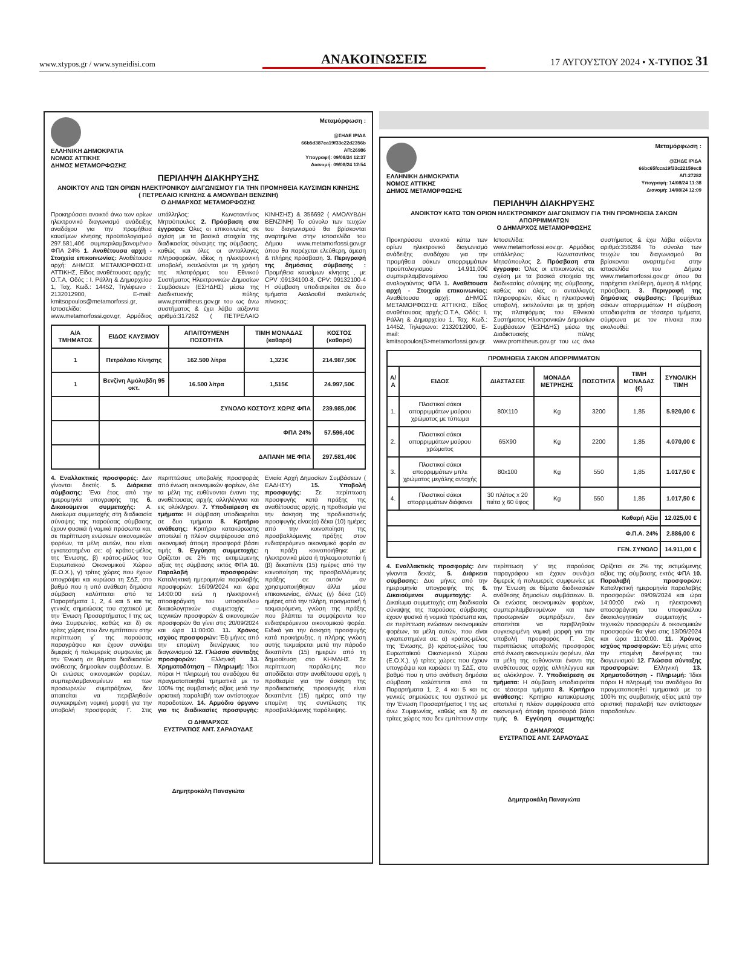www.xtypos.gr / www.syneidisi.com
ΑΝΑΚΟΙΝΩΣΕΙΣ
17 ΑΥΓΟΥΣΤΟΥ 2024 • Χ-ΤΥΠΟΣ 31
ΕΛΛΗΝΙΚΗ ΔΗΜΟΚΡΑΤΙΑ
ΝΟΜΟΣ ΑΤΤΙΚΗΣ
ΔΗΜΟΣ ΜΕΤΑΜΟΡΦΩΣΗΣ
Μεταμόρφωση :
@ΣΗΔΕ ΙΡΙΔΑ
66b5d387ca19f33c22d2356b
ΑΠ:26986
Υπογραφή: 09/08/24 12:37
Διανομή: 09/08/24 12:54
ΠΕΡΙΛΗΨΗ ΔΙΑΚΗΡΥΞΗΣ
ΑΝΟΙΚΤΟΥ ΑΝΩ ΤΩΝ ΟΡΙΩΝ ΗΛΕΚΤΡΟΝΙΚΟΥ ΔΙΑΓΩΝΙΣΜΟΥ ΓΙΑ ΤΗΝ ΠΡΟΜΗΘΕΙΑ ΚΑΥΣΙΜΩΝ ΚΙΝΗΣΗΣ
( ΠΕΤΡΕΛΑΙΟ ΚΙΝΗΣΗΣ & ΑΜΟΛΥΒΔΗ ΒΕΝΖΙΝΗ)
Ο ΔΗΜΑΡΧΟΣ ΜΕΤΑΜΟΡΦΩΣΗΣ
Προκηρύσσει ανοικτό άνω των ορίων ηλεκτρονικό διαγωνισμό ανάδειξης αναδόχου για την προμήθεια καυσίμων κίνησης προϋπολογισμού 297.581,40€ συμπεριλαμβανομένου ΦΠΑ 24% 1. Αναθέτουσα αρχή - Στοιχεία επικοινωνίας: Αναθέτουσα αρχή: ΔΗΜΟΣ ΜΕΤΑΜΟΡΦΩΣΗΣ ΑΤΤΙΚΗΣ, Είδος αναθέτουσας αρχής: Ο.Τ.Α, Οδός : Ι. Ράλλη & Δημαρχείου 1, Ταχ. Κωδ.: 14452, Τηλέφωνο : 2132012900, E-mail: kmitsopoulos@metamorfossi.gr, Ιστοσελίδα: www.metamorfossi.gov.gr, Αρμόδιος υπάλληλος: Κωνσταντίνος Μητσόπουλος 2. Πρόσβαση στα έγγραφα: Όλες οι επικοινωνίες σε σχέση με τα βασικά στοιχεία της διαδικασίας σύναψης της σύμβασης, καθώς και όλες οι ανταλλαγές πληροφοριών, ιδίως η ηλεκτρονική υποβολή, εκτελούνται με τη χρήση της πλατφόρμας του Εθνικού Συστήματος Ηλεκτρονικών Δημοσίων Συμβάσεων (ΕΣΗΔΗΣ) μέσω της Διαδικτυακής πύλης www.promitheus.gov.gr του ως άνω συστήματος & έχει λάβει αύξοντα αριθμό:317262 ( ΠΕΤΡΕΛΑΙΟ ΚΙΝΗΣΗΣ) & 356692 ( ΑΜΟΛΥΒΔΗ ΒΕΝΖΙΝΗ) Το σύνολο των τευχών του διαγωνισμού θα βρίσκονται αναρτημένα στην ιστοσελίδα του Δήμου www.metamorfossi.gov.gr όπου θα παρέχεται ελεύθερη, άμεση & πλήρης πρόσβαση. 3. Περιγραφή της δημόσιας σύμβασης : Προμήθεια καυσίμων κίνησης , με CPV :09134100-8, CPV: 09132100-4 Η σύμβαση υποδιαιρείται σε δυο τμήματα Ακολουθεί αναλυτικός πίνακας:
| Α/Α ΤΜΗΜΑΤΟΣ | ΕΙΔΟΣ ΚΑΥΣΙΜΟΥ | ΑΠΑΙΤΟΥΜΕΝΗ ΠΟΣΟΤΗΤΑ | ΤΙΜΗ ΜΟΝΑΔΑΣ (καθαρό) | ΚΟΣΤΟΣ (καθαρό) |
| --- | --- | --- | --- | --- |
| 1 | Πετράλαιο Κίνησης | 162.500 λίτρα | 1,323€ | 214.987,50€ |
| 1 | Βενζίνη Αμόλυβδη 95 οκτ. | 16.500 λίτρα | 1,515€ | 24.997,50€ |
| | ΣΥΝΟΛΟ ΚΟΣΤΟΥΣ ΧΩΡΙΣ ΦΠΑ | | | 239.985,00€ |
| | ΦΠΑ 24% | | | 57.596,40€ |
| | ΔΑΠΑΝΗ ΜΕ ΦΠΑ | | | 297.581,40€ |
4. Εναλλακτικές προσφορές: Δεν γίνονται δεκτές. 5. Διάρκεια σύμβασης: Ένα έτος από την ημερομηνία υπογραφής της 6. Δικαιούμενοι συμμετοχής: Α. Δικαίωμα συμμετοχής στη διαδικασία σύναψης της παρούσας σύμβασης έχουν φυσικά ή νομικά πρόσωπα και, σε περίπτωση ενώσεων οικονομικών φορέων, τα μέλη αυτών, που είναι εγκατεστημένα σε: α) κράτος-μέλος της Ένωσης, β) κράτος-μέλος του Ευρωπαϊκού Οικονομικού Χώρου (Ε.Ο.Χ.), γ) τρίτες χώρες που έχουν υπογράψει και κυρώσει τη ΣΔΣ, στο βαθμό που η υπό ανάθεση δημόσια σύμβαση καλύπτεται από τα Παραρτήματα 1, 2, 4 και 5 και τις γενικές σημειώσεις του σχετικού με την Ένωση Προσαρτήματος Ι της ως άνω Συμφωνίας, καθώς και δ) σε τρίτες χώρες που δεν εμπίπτουν στην περίπτωση γ΄ της παρούσας παραγράφου και έχουν συνάψει διμερείς ή πολυμερείς συμφωνίες με την Ένωση σε θέματα διαδικασιών ανάθεσης δημοσίων συμβάσεων. Β. Οι ενώσεις οικονομικών φορέων, συμπεριλαμβανομένων και των προσωρινών συμπράξεων, δεν απαιτείται να περιβληθούν συγκεκριμένη νομική μορφή για την υποβολή προσφοράς Γ. Στις περιπτώσεις υποβολής προσφοράς από ένωση οικονομικών φορέων, όλα τα μέλη της ευθύνονται έναντι της αναθέτουσας αρχής αλληλέγγυα και εις ολόκληρον. 7. Υποδιαίρεση σε τμήματα: Η σύμβαση υποδιαιρείται σε δυο τμήματα 8. Κριτήριο ανάθεσης: Κριτήριο κατακύρωσης αποτελεί η πλέον συμφέρουσα από οικονομική άποψη προσφορά βάσει τιμής 9. Εγγύηση συμμετοχής: Ορίζεται σε 2% της εκτιμώμενης αξίας της σύμβασης εκτός ΦΠΑ 10. Παραλαβή προσφορών: Καταληκτική ημερομηνία παραλαβής προσφορών: 16/09/2024 και ώρα 14:00:00 ενώ η ηλεκτρονική αποσφράγιση του υποφακέλου δικαιολογητικών συμμετοχής – τεχνικών προσφορών & οικονομικών προσφορών θα γίνει στις 20/09/2024 και ώρα 11:00:00. 11. Χρόνος ισχύος προσφορών: Έξι μήνες από την επομένη διενέργειας του διαγωνισμού 12. Γλώσσα σύνταξης προσφορών: Ελληνική 13. Χρηματοδότηση – Πληρωμή: Ίδιοι πόροι Η πληρωμή του αναδόχου θα πραγματοποιηθεί τμηματικά με το 100% της συμβατικής αξίας μετά την οριστική παραλαβή των αντίστοιχων παραδοτέων. 14. Αρμόδιο όργανο για τις διαδικασίες προσφυγής: Ενιαία Αρχή Δημοσίων Συμβάσεων ( ΕΑΔΗΣΥ) 15. Υποβολή προσφυγής: Σε περίπτωση προσφυγής κατά πράξης της αναθέτουσας αρχής, η προθεσμία για την άσκηση της προδικαστικής προσφυγής είναι:(α) δέκα (10) ημέρες από την κοινοποίηση της προσβαλλόμενης πράξης στον ενδιαφερόμενο οικονομικό φορέα αν η πράξη κοινοποιήθηκε με ηλεκτρονικά μέσα ή τηλεομοιοτυπία ή (β) δεκαπέντε (15) ημέρες από την κοινοποίηση της προσβαλλόμενης πράξης σε αυτόν αν χρησιμοποιήθηκαν άλλα μέσα επικοινωνίας, άλλως (γ) δέκα (10) ημέρες από την πλήρη, πραγματική ή τεκμαιρόμενη, γνώση της πράξης που βλάπτει τα συμφέροντα του ενδιαφερόμενου οικονομικού φορέα. Ειδικά για την άσκηση προσφυγής κατά προκήρυξης, η πλήρης γνώση αυτής τεκμαίρεται μετά την πάροδο δεκαπέντε (15) ημερών από τη δημοσίευση στο ΚΗΜΔΗΣ. Σε περίπτωση παράλειψης που αποδίδεται στην αναθέτουσα αρχή, η προθεσμία για την άσκηση της προδικαστικής προσφυγής είναι δεκαπέντε (15) ημέρες από την επομένη της συντέλεσης της προσβαλλόμενης παράλειψης.
Ο ΔΗΜΑΡΧΟΣ
ΕΥΣΤΡΑΤΙΟΣ ΑΝΤ. ΣΑΡΑΟΥΔΑΣ
Δημητροκάλη Παναγιώτα
ΕΛΛΗΝΙΚΗ ΔΗΜΟΚΡΑΤΙΑ
ΝΟΜΟΣ ΑΤΤΙΚΗΣ
ΔΗΜΟΣ ΜΕΤΑΜΟΡΦΩΣΗΣ
Μεταμόρφωση :
@ΣΗΔΕ ΙΡΙΔΑ
66bc65fcca19f33c22159ec8
ΑΠ:27282
Υπογραφή: 14/08/24 11:38
Διανομή: 14/08/24 12:09
ΠΕΡΙΛΗΨΗ ΔΙΑΚΗΡΥΞΗΣ
ΑΝΟΙΚΤΟΥ ΚΑΤΩ ΤΩΝ ΟΡΙΩΝ ΗΛΕΚΤΡΟΝΙΚΟΥ ΔΙΑΓΩΝΙΣΜΟΥ ΓΙΑ ΤΗΝ ΠΡΟΜΗΘΕΙΑ ΣΑΚΩΝ ΑΠΟΡΡΙΜΜΑΤΩΝ
Ο ΔΗΜΑΡΧΟΣ ΜΕΤΑΜΟΡΦΩΣΗΣ
Προκηρύσσει ανοικτό κάτω των ορίων ηλεκτρονικό διαγωνισμό ανάδειξης αναδόχου για την προμήθεια σάκων απορριμμάτων προϋπολογισμού 14.911,00€ συμπεριλαμβανομένου του αναλογούντος ΦΠΑ 1. Αναθέτουσα αρχή - Στοιχεία επικοινωνίας: Αναθέτουσα αρχή: ΔΗΜΟΣ ΜΕΤΑΜΟΡΦΩΣΗΣ ΑΤΤΙΚΗΣ, Είδος αναθέτουσας αρχής:Ο.Τ.Α, Οδός: Ι. Ράλλη & Δημαρχείου 1, Ταχ. Κωδ.: 14452, Τηλέφωνο: 2132012900, E-mail: kmitsopoulos(5>metamorfossi.gov.gr. Ιστοσελίδα: www.metamorfossi.eov.gr. Αρμόδιος υπάλληλος: Κωνσταντίνος Μητσόπουλος 2. Πρόσβαση στα έγγραφα: Όλες οι επικοινωνίες σε σχέση με τα βασικά στοιχεία της διαδικασίας σύναψης της σύμβασης, καθώς και όλες οι ανταλλαγές πληροφοριών, ιδίως η ηλεκτρονική υποβολή, εκτελούνται με τη χρήση της πλατφόρμας του Εθνικού Συστήματος Ηλεκτρονικών Δημοσίων Συμβάσεων (ΕΣΗΔΗΣ) μέσω της Διαδικτυακής πύλης www.promitheus.gov.gr του ως άνω συστήματος & έχει λάβει αύξοντα αριθμό:356284 Το σύνολο των τευχών του διαγωνισμού θα βρίσκονται αναρτημένα στην ιστοσελίδα του Δήμου www.metamorfossi.gov.gr όπου θα παρέχεται ελεύθερη, άμεση & πλήρης πρόσβαση. 3. Περιγραφή της δημόσιας σύμβασης: Προμήθεια σάκων απορριμμάτων Η σύμβαση υποδιαιρείται σε τέσσερα τμήματα, σύμφωνα με τον πίνακα που ακολουθεί:
| ΠΡΟΜΗΘΕΙΑ ΣΑΚΩΝ ΑΠΟΡΡΙΜΜΑΤΩΝ | | | | | | |
| --- | --- | --- | --- | --- | --- | --- |
| Α/Α | ΕΙΔΟΣ | ΔΙΑΣΤΑΣΕΙΣ | ΜΟΝΑΔΑ ΜΕΤΡΗΣΗΣ | ΠΟΣΟΤΗΤΑ | ΤΙΜΗ ΜΟΝΑΔΑΣ (€) | ΣΥΝΟΛΙΚΗ ΤΙΜΗ |
| 1. | Πλαστικοί σάκοι απορριμμάτων μαύρου χρώματος με τύπωμα | 80Χ110 | Kg | 3200 | 1,85 | 5.920,00 € |
| 2. | Πλαστικοί σάκοι απορριμμάτων μαύρου χρώματος | 65Χ90 | Kg | 2200 | 1,85 | 4.070,00 € |
| 3. | Πλαστικοί σάκοι απορριμμάτων μπλε χρώματος μεγάλης αντοχής | 80x100 | Kg | 550 | 1,85 | 1.017,50 € |
| 4. | Πλαστικοί σάκοι απορριμμάτων διάφανοι | 30 πλάτος x 20 πιέτα χ 60 ύφος | Kg | 550 | 1,85 | 1.017,50 € |
| Καθαρή Αξία | | | | | | 12.025,00 € |
| Φ.Π.Α. 24% | | | | | | 2.886,00 € |
| ΓΕΝ. ΣΥΝΟΛΟ | | | | | | 14.911,00 € |
4. Εναλλακτικές προσφορές: Δεν γίνονται δεκτές. 5. Διάρκεια σύμβασης: Δυο μήνες από την ημερομηνία υπογραφής της 6. Δικαιούμενοι συμμετοχής: Α. Δικαίωμα συμμετοχής στη διαδικασία σύναψης της παρούσας σύμβασης έχουν φυσικά ή νομικά πρόσωπα και, σε περίπτωση ενώσεων οικονομικών φορέων, τα μέλη αυτών, που είναι εγκατεστημένα σε: α) κράτος-μέλος της Ένωσης, β) κράτος-μέλος του Ευρωπαϊκού Οικονομικού Χώρου (Ε.Ο.Χ.), γ) τρίτες χώρες που έχουν υπογράψει και κυρώσει τη ΣΔΣ, στο βαθμό που η υπό ανάθεση δημόσια σύμβαση καλύπτεται από τα Παραρτήματα 1, 2, 4 και 5 και τις γενικές σημειώσεις του σχετικού με την Ένωση Προσαρτήματος Ι της ως άνω Συμφωνίας, καθώς και δ) σε τρίτες χώρες που δεν εμπίπτουν στην περίπτωση γ' της παρούσας παραγράφου και έχουν συνάψει διμερείς ή πολυμερείς συμφωνίες με την Ένωση σε θέματα διαδικασιών ανάθεσης δημοσίων συμβάσεων. Β. Οι ενώσεις οικονομικών φορέων, συμπεριλαμβανομένων και των προσωρινών συμπράξεων, δεν απαιτείται να περιβληθούν συγκεκριμένη νομική μορφή για την υποβολή προσφοράς Γ. Στις περιπτώσεις υποβολής προσφοράς από ένωση οικονομικών φορέων, όλα τα μέλη της ευθύνονται έναντι της αναθέτουσας αρχής αλληλέγγυα και εις ολόκληρον. 7. Υποδιαίρεση σε τμήματα: Η σύμβαση υποδιαιρείται σε τέσσερα τμήματα 8. Κριτήριο ανάθεσης: Κριτήριο κατακύρωσης αποτελεί η πλέον συμφέρουσα από οικονομική άποψη προσφορά βάσει τιμής 9. Εγγύηση συμμετοχής: Ορίζεται σε 2% της εκτιμώμενης αξίας της σύμβασης εκτός ΦΠΑ 10. Παραλαβή προσφορών: Καταληκτική ημερομηνία παραλαβής προσφορών: 09/09/2024 και ώρα 14:00:00 ενώ η ηλεκτρονική αποσφράγιση του υποφακέλου δικαιολογητικών συμμετοχής - τεχνικών προσφορών & οικονομικών προσφορών θα γίνει στις 13/09/2024 και ώρα 11:00:00. 11. Χρόνος ισχύος προσφορών: Έξι μήνες από την επομένη διενέργειας του διαγωνισμού 12. Γλώσσα σύνταξης προσφορών: Ελληνική 13. Χρηματοδότηση - Πληρωμή: Ίδιοι πόροι Η πληρωμή του αναδόχου θα πραγματοποιηθεί τμηματικά με το 100% της συμβατικής αξίας μετά την οριστική παραλαβή των αντίστοιχων παραδοτέων.
Ο ΔΗΜΑΡΧΟΣ
ΕΥΣΤΡΑΤΙΟΣ ΑΝΤ. ΣΑΡΑΟΥΔΑΣ
Δημητροκάλη Παναγιώτα